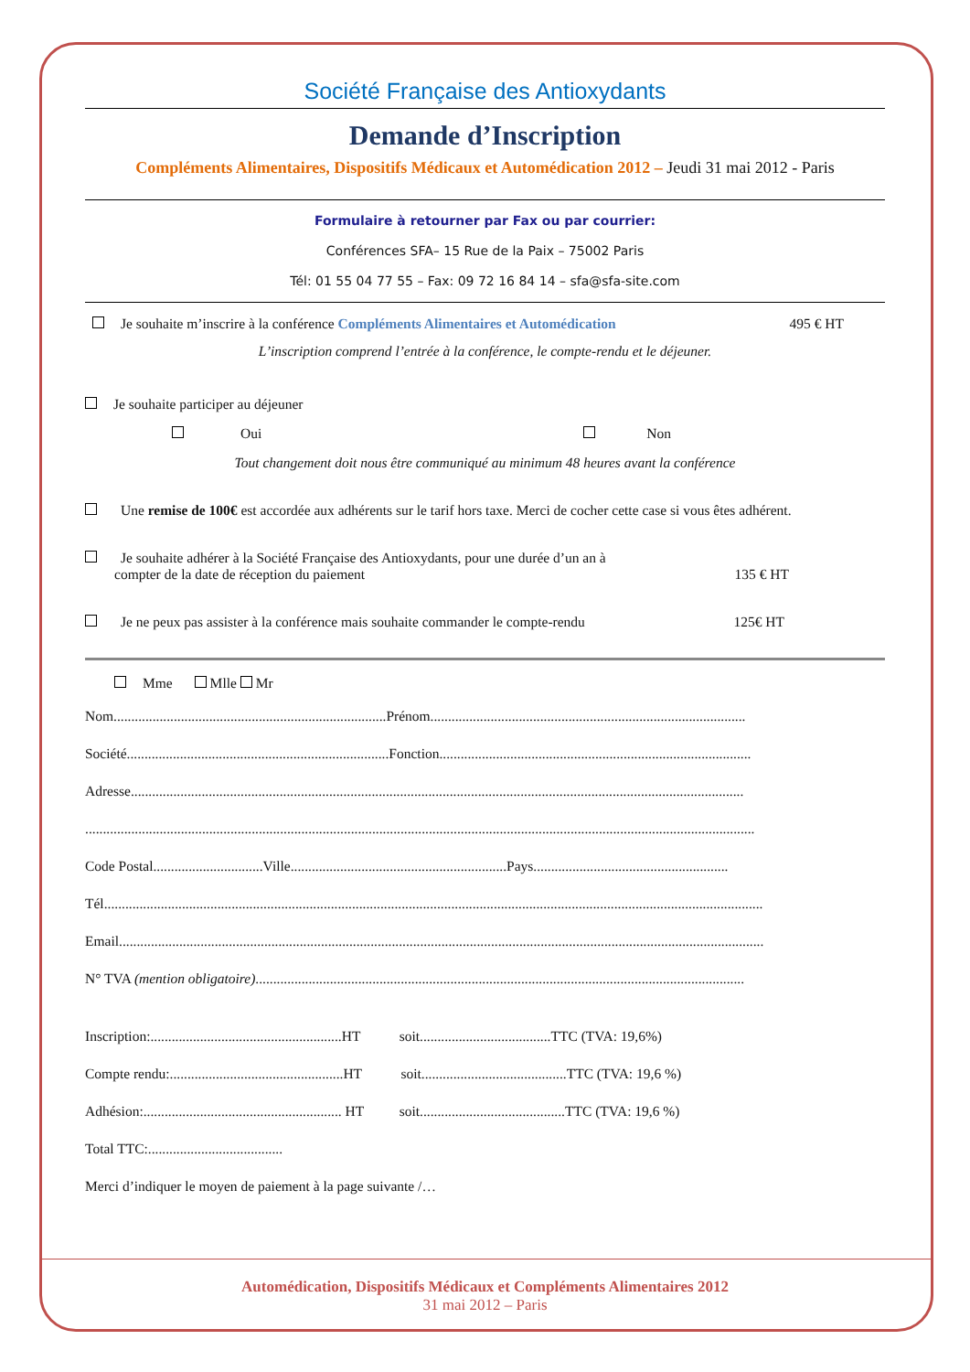Société Française des Antioxydants
Demande d’Inscription
Compléments Alimentaires, Dispositifs Médicaux et Automédication 2012 – Jeudi 31 mai 2012 - Paris
Formulaire à retourner par Fax ou par courrier:
Conférences SFA– 15 Rue de la Paix – 75002 Paris
Tél: 01 55 04 77 55 – Fax: 09 72 16 84 14 – sfa@sfa-site.com
Je souhaite m’inscrire à la conférence Compléments Alimentaires et Automédication 495 € HT
L’inscription comprend l’entrée à la conférence, le compte-rendu et le déjeuner.
Je souhaite participer au déjeuner
Oui Non
Tout changement doit nous être communiqué au minimum 48 heures avant la conférence
Une remise de 100€ est accordée aux adhérents sur le tarif hors taxe. Merci de cocher cette case si vous êtes adhérent.
Je souhaite adhérer à la Société Française des Antioxydants, pour une durée d’un an à
compter de la date de réception du paiement 135 € HT
Je ne peux pas assister à la conférence mais souhaite commander le compte-rendu 125€ HT
Mme Mlle Mr
Nom.............................................................................Prénom.........................................................................................
Société..........................................................................Fonction........................................................................................
Adresse.............................................................................................................................................................................
.............................................................................................................................................................................................
Code Postal...............................Ville.............................................................Pays.......................................................
Tél..........................................................................................................................................................................................
Email......................................................................................................................................................................................
N° TVA (mention obligatoire)..........................................................................................................................................
Inscription:......................................................HT soit.....................................TTC (TVA: 19,6%)
Compte rendu:.................................................HT soit.........................................TTC (TVA: 19,6 %)
Adhésion:........................................................ HT soit.........................................TTC (TVA: 19,6 %)
Total TTC:......................................
Merci d’indiquer le moyen de paiement à la page suivante /…
Automédication, Dispositifs Médicaux et Compléments Alimentaires 2012
31 mai 2012 – Paris